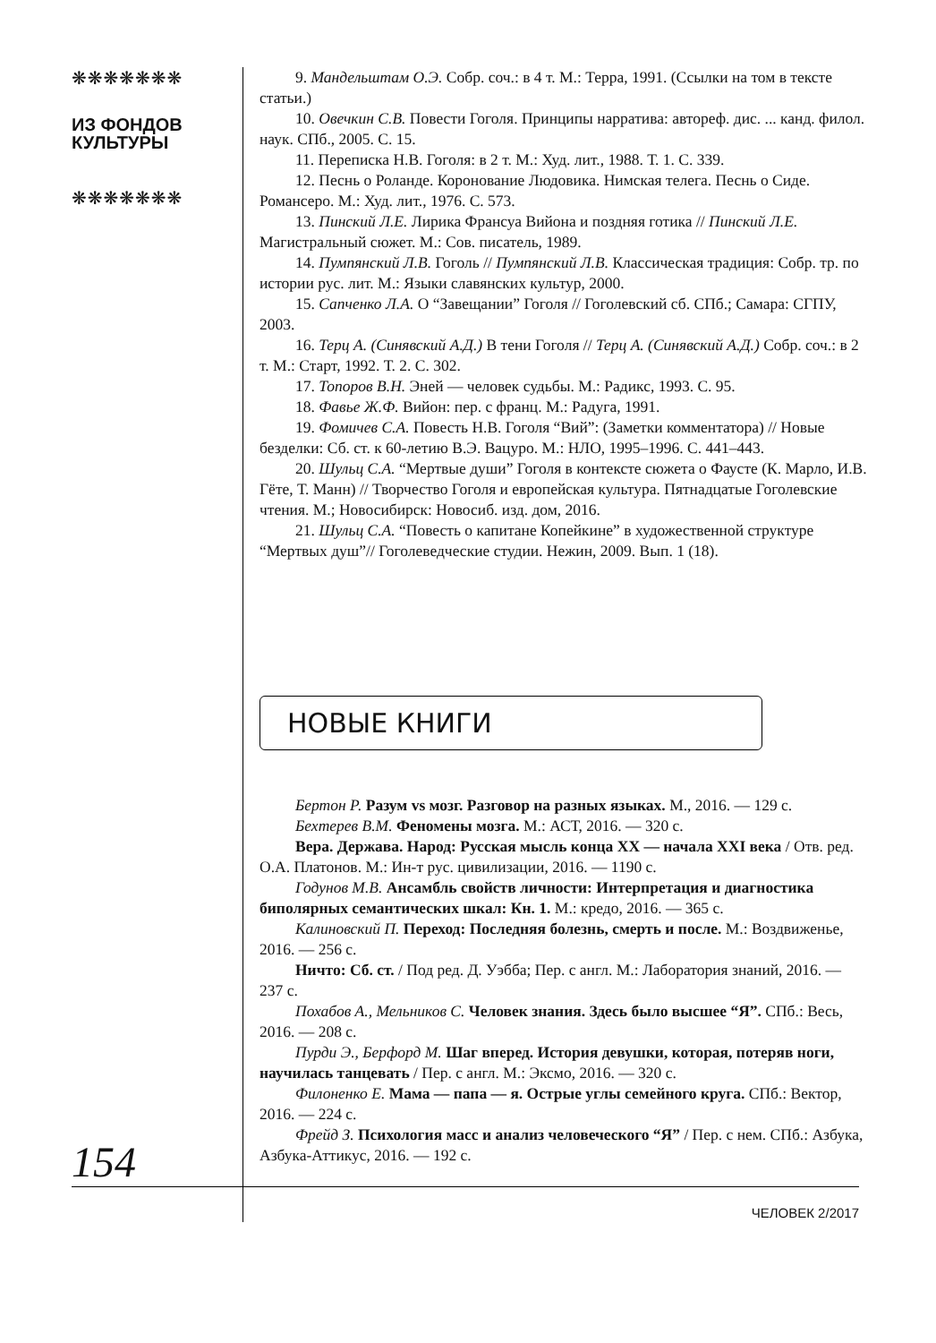❋❋❋❋❋❋❋
ИЗ ФОНДОВ
КУЛЬТУРЫ
❋❋❋❋❋❋❋
154
9. Мандельштам О.Э. Собр. соч.: в 4 т. М.: Терра, 1991. (Ссылки на том в тексте статьи.)
10. Овечкин С.В. Повести Гоголя. Принципы нарратива: автореф. дис. ... канд. филол. наук. СПб., 2005. С. 15.
11. Переписка Н.В. Гоголя: в 2 т. М.: Худ. лит., 1988. Т. 1. С. 339.
12. Песнь о Роланде. Коронование Людовика. Нимская телега. Песнь о Сиде. Романсеро. М.: Худ. лит., 1976. С. 573.
13. Пинский Л.Е. Лирика Франсуа Вийона и поздняя готика // Пинский Л.Е. Магистральный сюжет. М.: Сов. писатель, 1989.
14. Пумпянский Л.В. Гоголь // Пумпянский Л.В. Классическая традиция: Собр. тр. по истории рус. лит. М.: Языки славянских культур, 2000.
15. Сапченко Л.А. О “Завещании” Гоголя // Гоголевский сб. СПб.; Самара: СГПУ, 2003.
16. Терц А. (Синявский А.Д.) В тени Гоголя // Терц А. (Синявский А.Д.) Собр. соч.: в 2 т. М.: Старт, 1992. Т. 2. С. 302.
17. Топоров В.Н. Эней — человек судьбы. М.: Радикс, 1993. С. 95.
18. Фавье Ж.Ф. Вийон: пер. с франц. М.: Радуга, 1991.
19. Фомичев С.А. Повесть Н.В. Гоголя “Вий”: (Заметки комментатора) // Новые безделки: Сб. ст. к 60-летию В.Э. Вацуро. М.: НЛО, 1995–1996. С. 441–443.
20. Шульц С.А. “Мертвые души” Гоголя в контексте сюжета о Фаусте (К. Марло, И.В. Гёте, Т. Манн) // Творчество Гоголя и европейская культура. Пятнадцатые Гоголевские чтения. М.; Новосибирск: Новосиб. изд. дом, 2016.
21. Шульц С.А. “Повесть о капитане Копейкине” в художественной структуре “Мертвых душ”// Гоголеведческие студии. Нежин, 2009. Вып. 1 (18).
НОВЫЕ КНИГИ
Бертон Р. Разум vs мозг. Разговор на разных языках. М., 2016. — 129 с.
Бехтерев В.М. Феномены мозга. М.: АСТ, 2016. — 320 с.
Вера. Держава. Народ: Русская мысль конца XX — начала XXI века / Отв. ред. О.А. Платонов. М.: Ин-т рус. цивилизации, 2016. — 1190 с.
Годунов М.В. Ансамбль свойств личности: Интерпретация и диагностика биполярных семантических шкал: Кн. 1. М.: кредо, 2016. — 365 с.
Калиновский П. Переход: Последняя болезнь, смерть и после. М.: Воздвиженье, 2016. — 256 с.
Ничто: Сб. ст. / Под ред. Д. Уэбба; Пер. с англ. М.: Лаборатория знаний, 2016. — 237 с.
Похабов А., Мельников С. Человек знания. Здесь было высшее “Я”. СПб.: Весь, 2016. — 208 с.
Пурди Э., Берфорд М. Шаг вперед. История девушки, которая, потеряв ноги, научилась танцевать / Пер. с англ. М.: Эксмо, 2016. — 320 с.
Филоненко Е. Мама — папа — я. Острые углы семейного круга. СПб.: Вектор, 2016. — 224 с.
Фрейд З. Психология масс и анализ человеческого “Я” / Пер. с нем. СПб.: Азбука, Азбука-Аттикус, 2016. — 192 с.
ЧЕЛОВЕК 2/2017